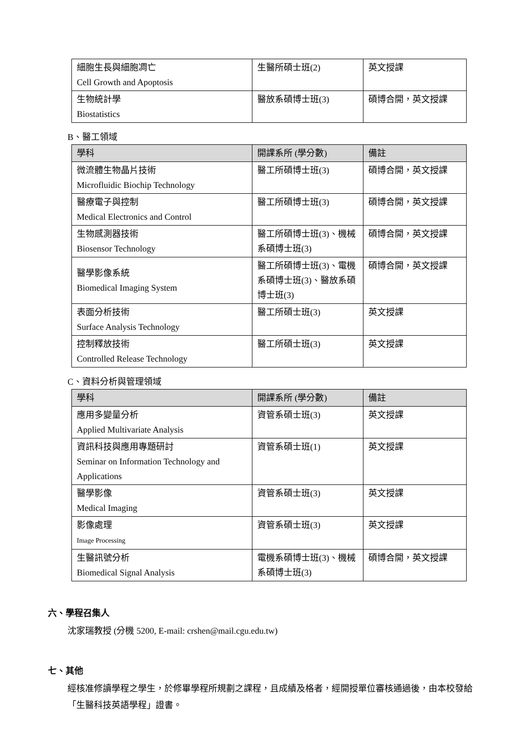| 細胞生長與細胞凋亡 Cell Growth and Apoptosis | 生醫所碩士班(2) | 英文授課 |
| 生物統計學 Biostatistics | 醫放系碩博士班(3) | 碩博合開，英文授課 |
B、醫工領域
| 學科 | 開課系所 (學分數) | 備註 |
| --- | --- | --- |
| 微流體生物晶片技術 Microfluidic Biochip Technology | 醫工所碩博士班(3) | 碩博合開，英文授課 |
| 醫療電子與控制 Medical Electronics and Control | 醫工所碩博士班(3) | 碩博合開，英文授課 |
| 生物感測器技術 Biosensor Technology | 醫工所碩博士班(3)、機械系碩博士班(3) | 碩博合開，英文授課 |
| 醫學影像系統 Biomedical Imaging System | 醫工所碩博士班(3)、電機系碩博士班(3)、醫放系碩博士班(3) | 碩博合開，英文授課 |
| 表面分析技術 Surface Analysis Technology | 醫工所碩士班(3) | 英文授課 |
| 控制釋放技術 Controlled Release Technology | 醫工所碩士班(3) | 英文授課 |
C、資料分析與管理領域
| 學科 | 開課系所 (學分數) | 備註 |
| --- | --- | --- |
| 應用多變量分析 Applied Multivariate Analysis | 資管系碩士班(3) | 英文授課 |
| 資訊科技與應用專題研討 Seminar on Information Technology and Applications | 資管系碩士班(1) | 英文授課 |
| 醫學影像 Medical Imaging | 資管系碩士班(3) | 英文授課 |
| 影像處理 Image Processing | 資管系碩士班(3) | 英文授課 |
| 生醫訊號分析 Biomedical Signal Analysis | 電機系碩博士班(3)、機械系碩博士班(3) | 碩博合開，英文授課 |
六、學程召集人
沈家瑞教授 (分機 5200, E-mail: crshen@mail.cgu.edu.tw)
七、其他
經核准修讀學程之學生，於修畢學程所規劃之課程，且成績及格者，經開授單位審核通過後，由本校發給「生醫科技英語學程」證書。